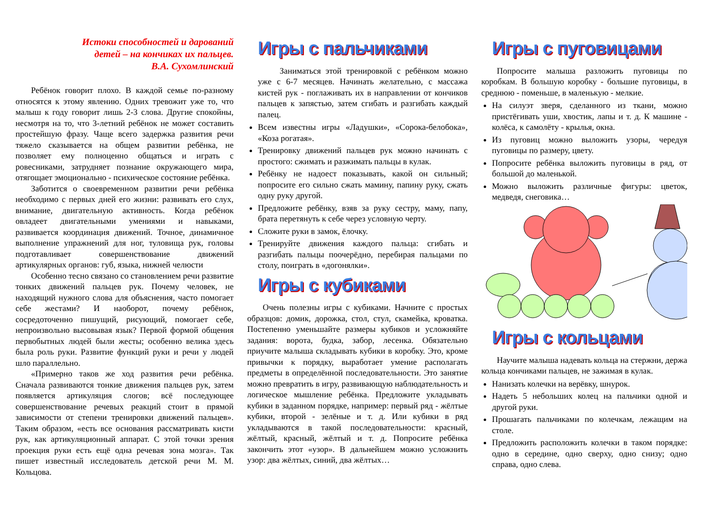Истоки способностей и дарований
детей – на кончиках их пальцев.
В.А. Сухомлинский
Ребёнок говорит плохо. В каждой семье по-разному относятся к этому явлению. Одних тревожит уже то, что малыш к году говорит лишь 2-3 слова. Другие спокойны, несмотря на то, что 3-летний ребёнок не может составить простейшую фразу. Чаще всего задержка развития речи тяжело сказывается на общем развитии ребёнка, не позволяет ему полноценно общаться и играть с ровесниками, затрудняет познание окружающего мира, отягощает эмоционально - психическое состояние ребёнка.
Заботится о своевременном развитии речи ребёнка необходимо с первых дней его жизни: развивать его слух, внимание, двигательную активность. Когда ребёнок овладеет двигательными умениями и навыками, развивается координация движений. Точное, динамичное выполнение упражнений для ног, туловища рук, головы подготавливает совершенствование движений артикулярных органов: губ, языка, нижней челюсти
Особенно тесно связано со становлением речи развитие тонких движений пальцев рук. Почему человек, не находящий нужного слова для объяснения, часто помогает себе жестами? И наоборот, почему ребёнок, сосредоточенно пишущий, рисующий, помогает себе, непроизвольно высовывая язык? Первой формой общения первобытных людей были жесты; особенно велика здесь была роль руки. Развитие функций руки и речи у людей шло параллельно.
«Примерно таков же ход развития речи ребёнка. Сначала развиваются тонкие движения пальцев рук, затем появляется артикуляция слогов; всё последующее совершенствование речевых реакций стоит в прямой зависимости от степени тренировки движений пальцев». Таким образом, «есть все основания рассматривать кисти рук, как артикуляционный аппарат. С этой точки зрения проекция руки есть ещё одна речевая зона мозга». Так пишет известный исследователь детской речи М. М. Кольцова.
Игры с пальчиками
Заниматься этой тренировкой с ребёнком можно уже с 6-7 месяцев. Начинать желательно, с массажа кистей рук - поглаживать их в направлении от кончиков пальцев к запястью, затем сгибать и разгибать каждый палец.
Всем известны игры «Ладушки», «Сорока-белобока», «Коза рогатая».
Тренировку движений пальцев рук можно начинать с простого: сжимать и разжимать пальцы в кулак.
Ребёнку не надоест показывать, какой он сильный; попросите его сильно сжать мамину, папину руку, сжать одну руку другой.
Предложите ребёнку, взяв за руку сестру, маму, папу, брата перетянуть к себе через условную черту.
Сложите руки в замок, ёлочку.
Тренируйте движения каждого пальца: сгибать и разгибать пальцы поочерёдно, перебирая пальцами по столу, поиграть в «догонялки».
Игры с кубиками
Очень полезны игры с кубиками. Начните с простых образцов: домик, дорожка, стол, стул, скамейка, кроватка. Постепенно уменьшайте размеры кубиков и усложняйте задания: ворота, будка, забор, лесенка. Обязательно приучите малыша складывать кубики в коробку. Это, кроме привычки к порядку, выработает умение располагать предметы в определённой последовательности. Это занятие можно превратить в игру, развивающую наблюдательность и логическое мышление ребёнка. Предложите укладывать кубики в заданном порядке, например: первый ряд - жёлтые кубики, второй - зелёные и т. д. Или кубики в ряд укладываются в такой последовательности: красный, жёлтый, красный, жёлтый и т. д. Попросите ребёнка закончить этот «узор». В дальнейшем можно усложнить узор: два жёлтых, синий, два жёлтых…
Игры с пуговицами
Попросите малыша разложить пуговицы по коробкам. В большую коробку - большие пуговицы, в среднюю - поменьше, в маленькую - мелкие.
На силуэт зверя, сделанного из ткани, можно пристёгивать уши, хвостик, лапы и т. д. К машине - колёса, к самолёту - крылья, окна.
Из пуговиц можно выложить узоры, чередуя пуговицы по размеру, цвету.
Попросите ребёнка выложить пуговицы в ряд, от большой до маленькой.
Можно выложить различные фигуры: цветок, медведя, снеговика…
Игры с кольцами
Научите малыша надевать кольца на стержни, держа кольца кончиками пальцев, не зажимая в кулак.
Нанизать колечки на верёвку, шнурок.
Надеть 5 небольших колец на пальчики одной и другой руки.
Прошагать пальчиками по колечкам, лежащим на столе.
Предложить расположить колечки в таком порядке: одно в середине, одно сверху, одно снизу; одно справа, одно слева.